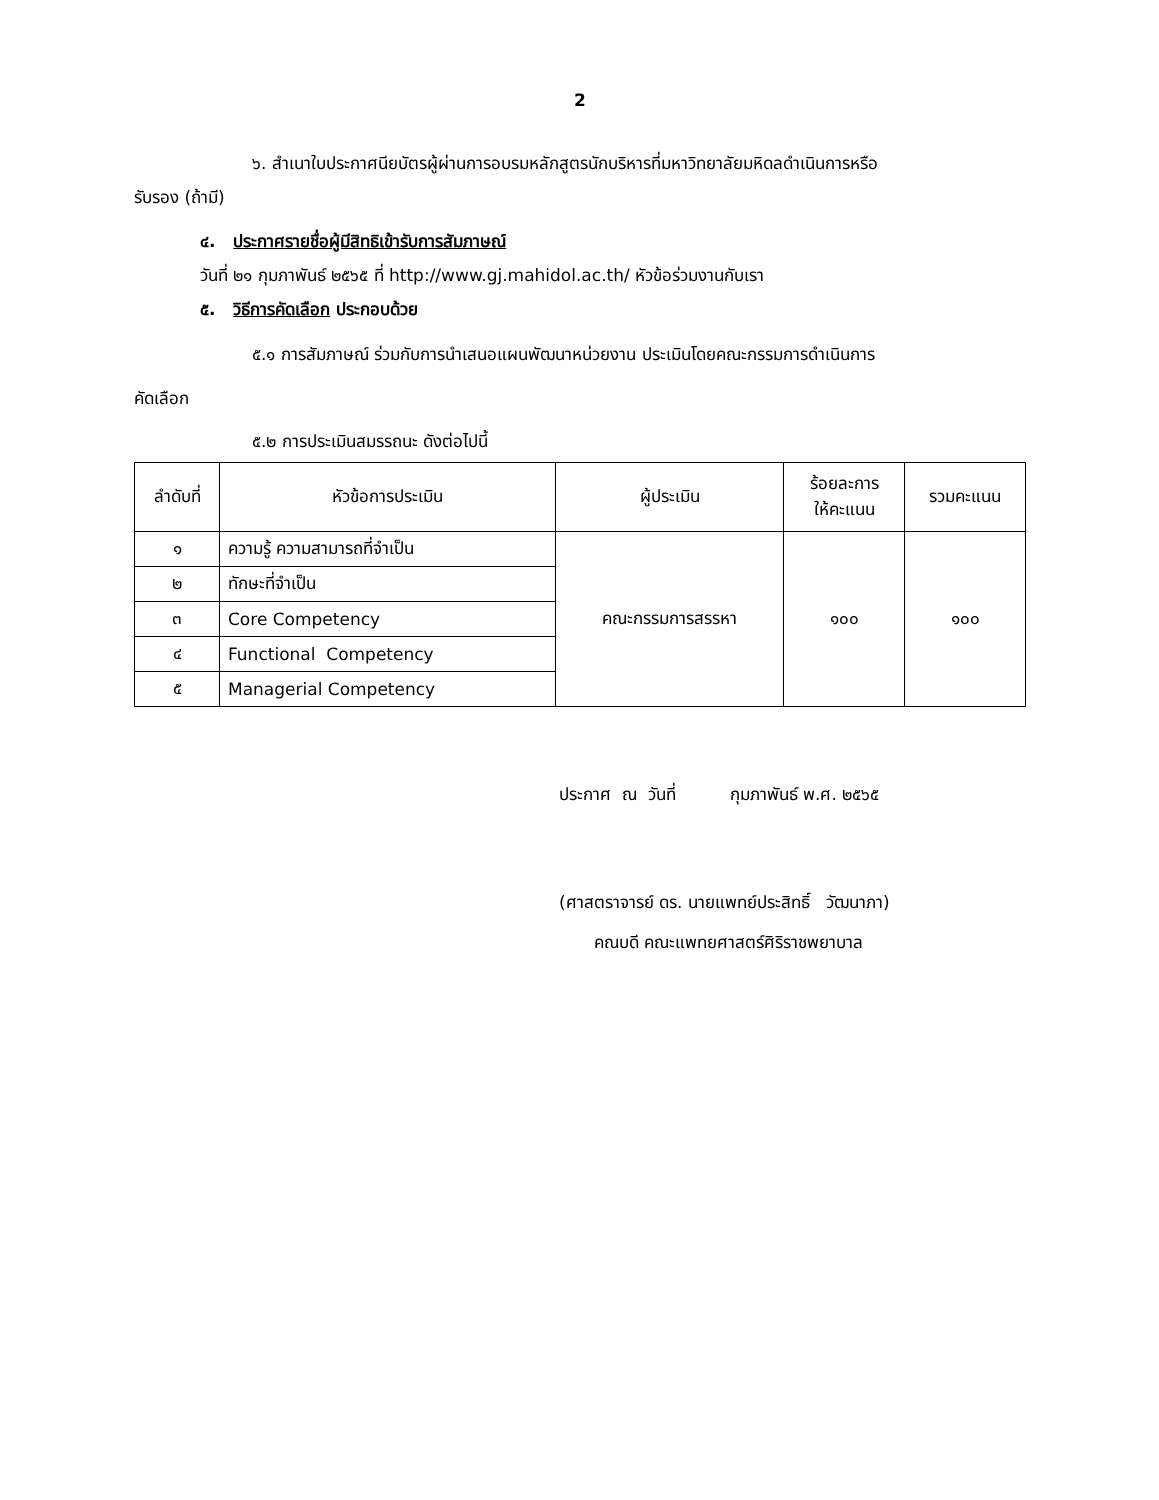2
๖. สำเนาใบประกาศนียบัตรผู้ผ่านการอบรมหลักสูตรนักบริหารที่มหาวิทยาลัยมหิดลดำเนินการหรือ
รับรอง (ถ้ามี)
๔. ประกาศรายชื่อผู้มีสิทธิเข้ารับการสัมภาษณ์
วันที่ ๒๑ กุมภาพันธ์ ๒๕๖๕ ที่ http://www.gj.mahidol.ac.th/ หัวข้อร่วมงานกับเรา
๕. วิธีการคัดเลือก ประกอบด้วย
๕.๑ การสัมภาษณ์ ร่วมกับการนำเสนอแผนพัฒนาหน่วยงาน ประเมินโดยคณะกรรมการดำเนินการ
คัดเลือก
๕.๒ การประเมินสมรรถนะ ดังต่อไปนี้
| ลำดับที่ | หัวข้อการประเมิน | ผู้ประเมิน | ร้อยละการ ให้คะแนน | รวมคะแนน |
| --- | --- | --- | --- | --- |
| ๑ | ความรู้ ความสามารถที่จำเป็น | คณะกรรมการสรรหา | ๑๐๐ | ๑๐๐ |
| ๒ | ทักษะที่จำเป็น | | | |
| ๓ | Core Competency | | | |
| ๔ | Functional Competency | | | |
| ๕ | Managerial Competency | | | |
ประกาศ ณ วันที่ กุมภาพันธ์ พ.ศ. ๒๕๖๕
(ศาสตราจารย์ ดร. นายแพทย์ประสิทธิ์ วัฒนาภา)
คณบดี คณะแพทยศาสตร์ศิริราชพยาบาล